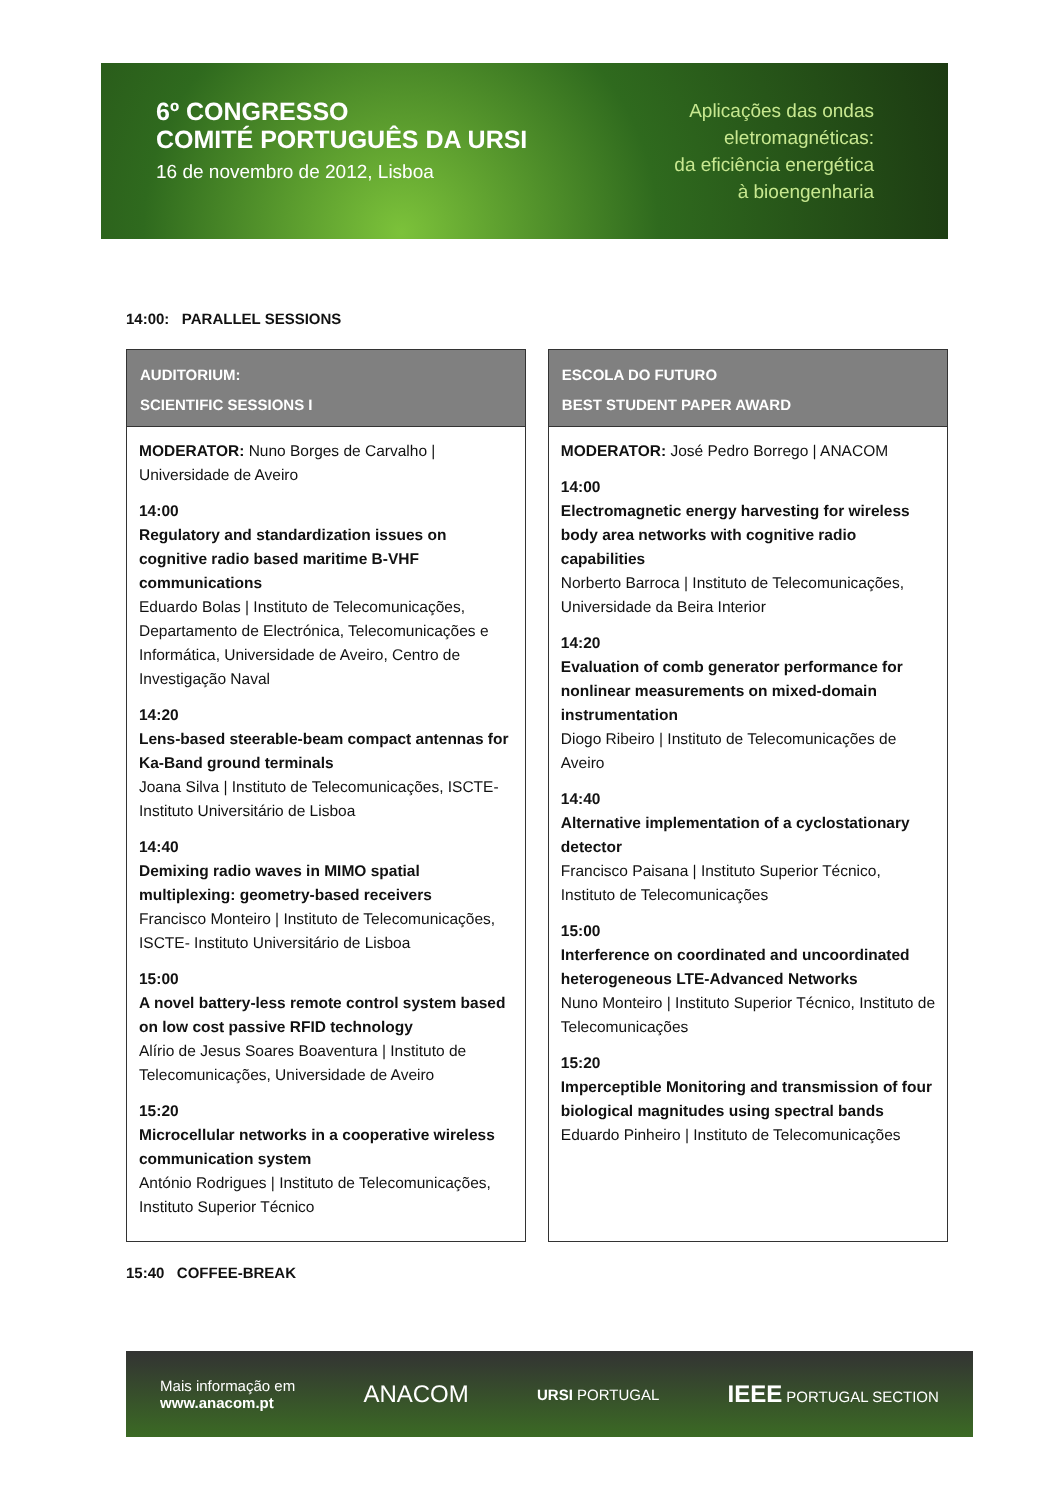6º CONGRESSO
COMITÉ PORTUGUÊS DA URSI
16 de novembro de 2012, Lisboa
Aplicações das ondas
eletromagnéticas:
da eficiência energética
à bioengenharia
14:00: PARALLEL SESSIONS
| AUDITORIUM: SCIENTIFIC SESSIONS I MODERATOR: Nuno Borges de Carvalho / Universidade de Aveiro 14:00 Regulatory and standardization issues on cognitive radio based maritime B-VHF communications Eduardo Bolas / Instituto de Telecomunicações, Departamento de Electrónica, Telecomunicações e Informática, Universidade de Aveiro, Centro de Investigação Naval 14:20 Lens-based steerable-beam compact antennas for Ka-Band ground terminals Joana Silva / Instituto de Telecomunicações, ISCTE- Instituto Universitário de Lisboa 14:40 Demixing radio waves in MIMO spatial multiplexing: geometry-based receivers Francisco Monteiro / Instituto de Telecomunicações, ISCTE- Instituto Universitário de Lisboa 15:00 A novel battery-less remote control system based on low cost passive RFID technology Alírio de Jesus Soares Boaventura / Instituto de Telecomunicações, Universidade de Aveiro 15:20 Microcellular networks in a cooperative wireless communication system António Rodrigues / Instituto de Telecomunicações, Instituto Superior Técnico | | ESCOLA DO FUTURO BEST STUDENT PAPER AWARD MODERATOR: José Pedro Borrego / ANACOM 14:00 Electromagnetic energy harvesting for wireless body area networks with cognitive radio capabilities Norberto Barroca / Instituto de Telecomunicações, Universidade da Beira Interior 14:20 Evaluation of comb generator performance for nonlinear measurements on mixed-domain instrumentation Diogo Ribeiro / Instituto de Telecomunicações de Aveiro 14:40 Alternative implementation of a cyclostationary detector Francisco Paisana / Instituto Superior Técnico, Instituto de Telecomunicações 15:00 Interference on coordinated and uncoordinated heterogeneous LTE-Advanced Networks Nuno Monteiro / Instituto Superior Técnico, Instituto de Telecomunicações 15:20 Imperceptible Monitoring and transmission of four biological magnitudes using spectral bands Eduardo Pinheiro / Instituto de Telecomunicações |
15:40 COFFEE-BREAK
Mais informação em
www.anacom.pt
ANACOM
URSI PORTUGAL
IEEE PORTUGAL SECTION